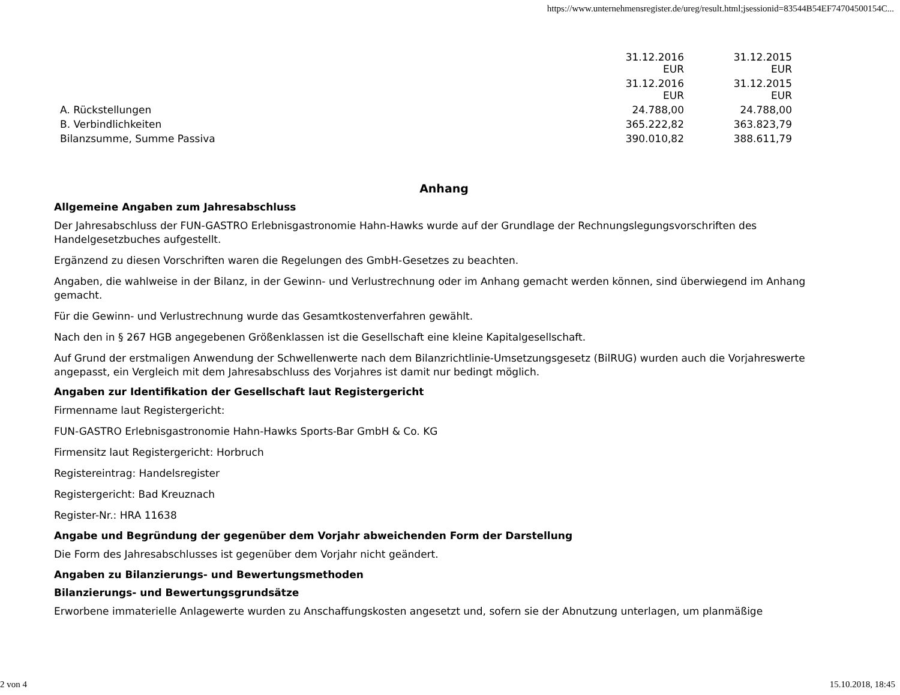https://www.unternehmensregister.de/ureg/result.html;jsessionid=83544B54EF74704500154C...
| | 31.12.2016 EUR | 31.12.2015 EUR |
| | 31.12.2016 EUR | 31.12.2015 EUR |
| A. Rückstellungen | 24.788,00 | 24.788,00 |
| B. Verbindlichkeiten | 365.222,82 | 363.823,79 |
| Bilanzsumme, Summe Passiva | 390.010,82 | 388.611,79 |
Anhang
Allgemeine Angaben zum Jahresabschluss
Der Jahresabschluss der FUN-GASTRO Erlebnisgastronomie Hahn-Hawks wurde auf der Grundlage der Rechnungslegungsvorschriften des Handelgesetzbuches aufgestellt.
Ergänzend zu diesen Vorschriften waren die Regelungen des GmbH-Gesetzes zu beachten.
Angaben, die wahlweise in der Bilanz, in der Gewinn- und Verlustrechnung oder im Anhang gemacht werden können, sind überwiegend im Anhang gemacht.
Für die Gewinn- und Verlustrechnung wurde das Gesamtkostenverfahren gewählt.
Nach den in § 267 HGB angegebenen Größenklassen ist die Gesellschaft eine kleine Kapitalgesellschaft.
Auf Grund der erstmaligen Anwendung der Schwellenwerte nach dem Bilanzrichtlinie-Umsetzungsgesetz (BilRUG) wurden auch die Vorjahreswerte angepasst, ein Vergleich mit dem Jahresabschluss des Vorjahres ist damit nur bedingt möglich.
Angaben zur Identifikation der Gesellschaft laut Registergericht
Firmenname laut Registergericht:
FUN-GASTRO Erlebnisgastronomie Hahn-Hawks Sports-Bar GmbH & Co. KG
Firmensitz laut Registergericht: Horbruch
Registereintrag: Handelsregister
Registergericht: Bad Kreuznach
Register-Nr.: HRA 11638
Angabe und Begründung der gegenüber dem Vorjahr abweichenden Form der Darstellung
Die Form des Jahresabschlusses ist gegenüber dem Vorjahr nicht geändert.
Angaben zu Bilanzierungs- und Bewertungsmethoden
Bilanzierungs- und Bewertungsgrundsätze
Erworbene immaterielle Anlagewerte wurden zu Anschaffungskosten angesetzt und, sofern sie der Abnutzung unterlagen, um planmäßige
2 von 4 15.10.2018, 18:45